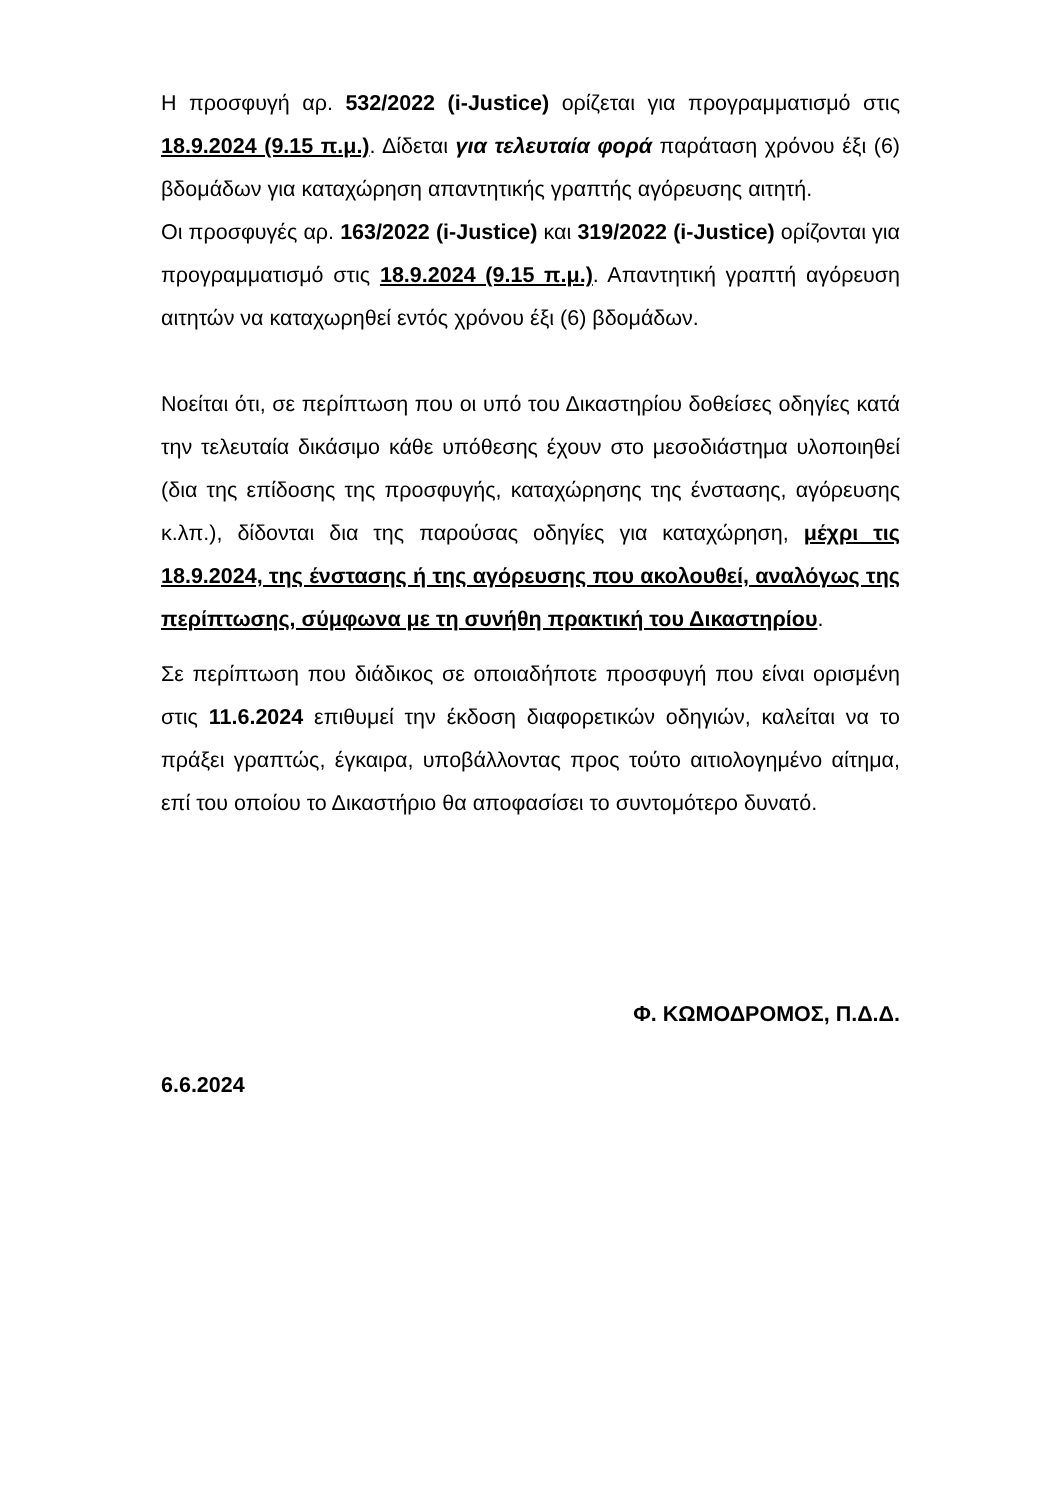Η προσφυγή αρ. 532/2022 (i-Justice) ορίζεται για προγραμματισμό στις 18.9.2024 (9.15 π.μ.). Δίδεται για τελευταία φορά παράταση χρόνου έξι (6) βδομάδων για καταχώρηση απαντητικής γραπτής αγόρευσης αιτητή.
Οι προσφυγές αρ. 163/2022 (i-Justice) και 319/2022 (i-Justice) ορίζονται για προγραμματισμό στις 18.9.2024 (9.15 π.μ.). Απαντητική γραπτή αγόρευση αιτητών να καταχωρηθεί εντός χρόνου έξι (6) βδομάδων.
Νοείται ότι, σε περίπτωση που οι υπό του Δικαστηρίου δοθείσες οδηγίες κατά την τελευταία δικάσιμο κάθε υπόθεσης έχουν στο μεσοδιάστημα υλοποιηθεί (δια της επίδοσης της προσφυγής, καταχώρησης της ένστασης, αγόρευσης κ.λπ.), δίδονται δια της παρούσας οδηγίες για καταχώρηση, μέχρι τις 18.9.2024, της ένστασης ή της αγόρευσης που ακολουθεί, αναλόγως της περίπτωσης, σύμφωνα με τη συνήθη πρακτική του Δικαστηρίου.
Σε περίπτωση που διάδικος σε οποιαδήποτε προσφυγή που είναι ορισμένη στις 11.6.2024 επιθυμεί την έκδοση διαφορετικών οδηγιών, καλείται να το πράξει γραπτώς, έγκαιρα, υποβάλλοντας προς τούτο αιτιολογημένο αίτημα, επί του οποίου το Δικαστήριο θα αποφασίσει το συντομότερο δυνατό.
Φ. ΚΩΜΟΔΡΟΜΟΣ, Π.Δ.Δ.
6.6.2024